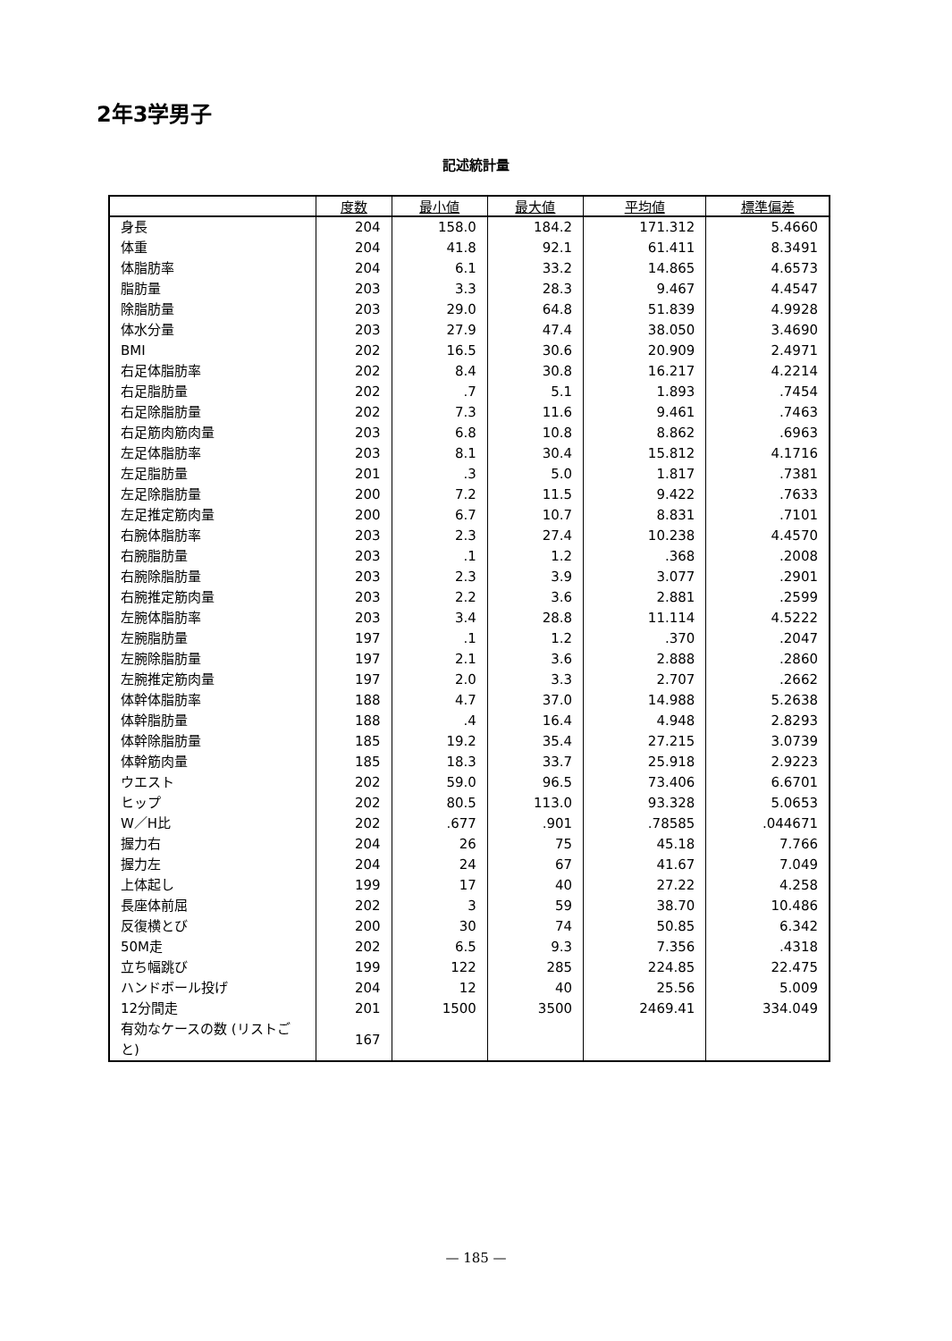2年3学男子
記述統計量
| | 度数 | 最小値 | 最大値 | 平均値 | 標準偏差 |
| --- | --- | --- | --- | --- | --- |
| 身長 | 204 | 158.0 | 184.2 | 171.312 | 5.4660 |
| 体重 | 204 | 41.8 | 92.1 | 61.411 | 8.3491 |
| 体脂肪率 | 204 | 6.1 | 33.2 | 14.865 | 4.6573 |
| 脂肪量 | 203 | 3.3 | 28.3 | 9.467 | 4.4547 |
| 除脂肪量 | 203 | 29.0 | 64.8 | 51.839 | 4.9928 |
| 体水分量 | 203 | 27.9 | 47.4 | 38.050 | 3.4690 |
| BMI | 202 | 16.5 | 30.6 | 20.909 | 2.4971 |
| 右足体脂肪率 | 202 | 8.4 | 30.8 | 16.217 | 4.2214 |
| 右足脂肪量 | 202 | .7 | 5.1 | 1.893 | .7454 |
| 右足除脂肪量 | 202 | 7.3 | 11.6 | 9.461 | .7463 |
| 右足筋肉筋肉量 | 203 | 6.8 | 10.8 | 8.862 | .6963 |
| 左足体脂肪率 | 203 | 8.1 | 30.4 | 15.812 | 4.1716 |
| 左足脂肪量 | 201 | .3 | 5.0 | 1.817 | .7381 |
| 左足除脂肪量 | 200 | 7.2 | 11.5 | 9.422 | .7633 |
| 左足推定筋肉量 | 200 | 6.7 | 10.7 | 8.831 | .7101 |
| 右腕体脂肪率 | 203 | 2.3 | 27.4 | 10.238 | 4.4570 |
| 右腕脂肪量 | 203 | .1 | 1.2 | .368 | .2008 |
| 右腕除脂肪量 | 203 | 2.3 | 3.9 | 3.077 | .2901 |
| 右腕推定筋肉量 | 203 | 2.2 | 3.6 | 2.881 | .2599 |
| 左腕体脂肪率 | 203 | 3.4 | 28.8 | 11.114 | 4.5222 |
| 左腕脂肪量 | 197 | .1 | 1.2 | .370 | .2047 |
| 左腕除脂肪量 | 197 | 2.1 | 3.6 | 2.888 | .2860 |
| 左腕推定筋肉量 | 197 | 2.0 | 3.3 | 2.707 | .2662 |
| 体幹体脂肪率 | 188 | 4.7 | 37.0 | 14.988 | 5.2638 |
| 体幹脂肪量 | 188 | .4 | 16.4 | 4.948 | 2.8293 |
| 体幹除脂肪量 | 185 | 19.2 | 35.4 | 27.215 | 3.0739 |
| 体幹筋肉量 | 185 | 18.3 | 33.7 | 25.918 | 2.9223 |
| ウエスト | 202 | 59.0 | 96.5 | 73.406 | 6.6701 |
| ヒップ | 202 | 80.5 | 113.0 | 93.328 | 5.0653 |
| W／H比 | 202 | .677 | .901 | .78585 | .044671 |
| 握力右 | 204 | 26 | 75 | 45.18 | 7.766 |
| 握力左 | 204 | 24 | 67 | 41.67 | 7.049 |
| 上体起し | 199 | 17 | 40 | 27.22 | 4.258 |
| 長座体前屈 | 202 | 3 | 59 | 38.70 | 10.486 |
| 反復横とび | 200 | 30 | 74 | 50.85 | 6.342 |
| 50M走 | 202 | 6.5 | 9.3 | 7.356 | .4318 |
| 立ち幅跳び | 199 | 122 | 285 | 224.85 | 22.475 |
| ハンドボール投げ | 204 | 12 | 40 | 25.56 | 5.009 |
| 12分間走 | 201 | 1500 | 3500 | 2469.41 | 334.049 |
| 有効なケースの数 (リストごと) | 167 | | | | |
— 185 —